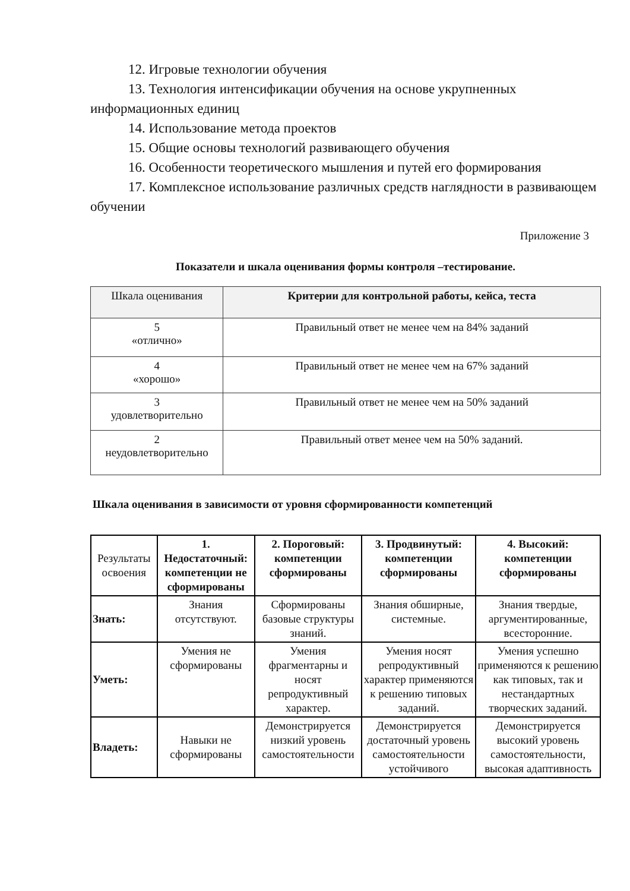12. Игровые технологии обучения
13. Технология интенсификации обучения на основе укрупненных информационных единиц
14. Использование метода проектов
15. Общие основы технологий развивающего обучения
16. Особенности теоретического мышления и путей его формирования
17. Комплексное использование различных средств наглядности в развивающем обучении
Приложение 3
Показатели и шкала оценивания формы контроля –тестирование.
| Шкала оценивания | Критерии для контрольной работы, кейса, теста |
| --- | --- |
| 5 «отлично» | Правильный ответ не менее чем на 84% заданий |
| 4 «хорошо» | Правильный ответ не менее чем на 67% заданий |
| 3 удовлетворительно | Правильный ответ не менее чем на 50% заданий |
| 2 неудовлетворительно | Правильный ответ менее чем на 50% заданий. |
Шкала оценивания в зависимости от уровня сформированности компетенций
| Результаты освоения | 1. Недостаточный: компетенции не сформированы | 2. Пороговый: компетенции сформированы | 3. Продвинутый: компетенции сформированы | 4. Высокий: компетенции сформированы |
| Знать: | Знания отсутствуют. | Сформированы базовые структуры знаний. | Знания обширные, системные. | Знания твердые, аргументированные, всесторонние. |
| Уметь: | Умения не сформированы | Умения фрагментарны и носят репродуктивный характер. | Умения носят репродуктивный характер применяются к решению типовых заданий. | Умения успешно применяются к решению как типовых, так и нестандартных творческих заданий. |
| Владеть: | Навыки не сформированы | Демонстрируется низкий уровень самостоятельности | Демонстрируется достаточный уровень самостоятельности устойчивого | Демонстрируется высокий уровень самостоятельности, высокая адаптивность |